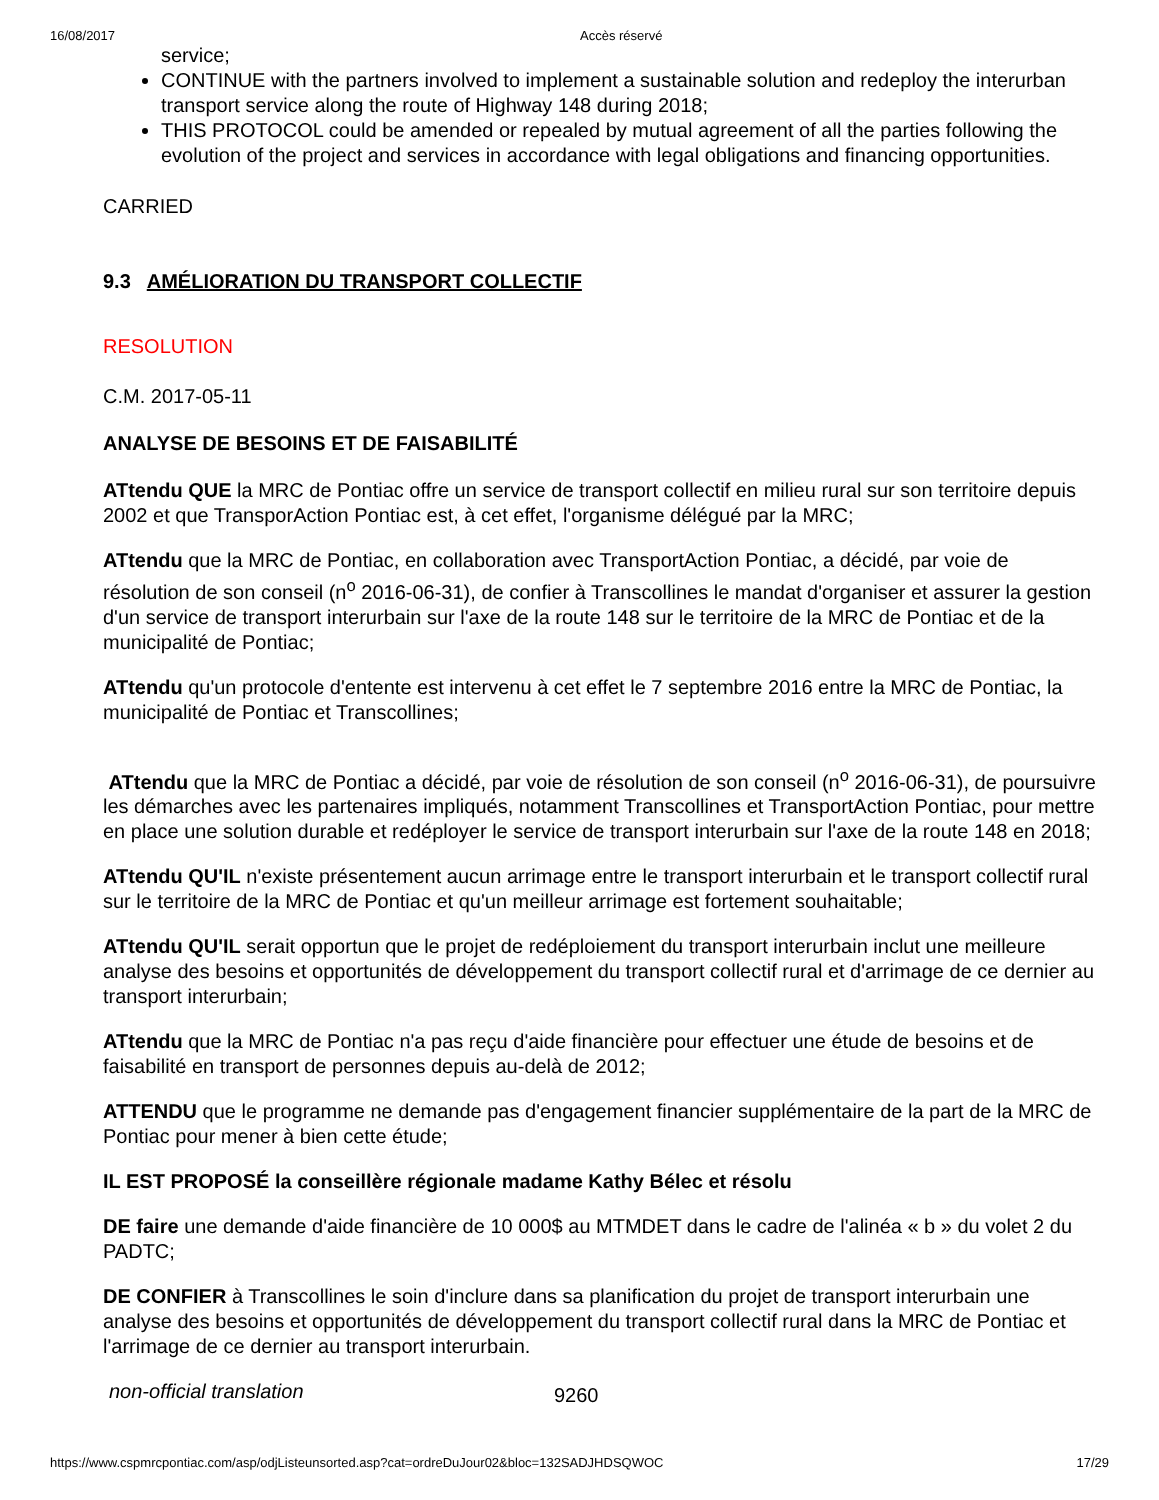16/08/2017 Accès réservé
service;
CONTINUE with the partners involved to implement a sustainable solution and redeploy the interurban transport service along the route of Highway 148 during 2018;
THIS PROTOCOL could be amended or repealed by mutual agreement of all the parties following the evolution of the project and services in accordance with legal obligations and financing opportunities.
CARRIED
9.3 AMÉLIORATION DU TRANSPORT COLLECTIF
RESOLUTION
C.M. 2017-05-11
ANALYSE DE BESOINS ET DE FAISABILITÉ
ATtendu QUE la MRC de Pontiac offre un service de transport collectif en milieu rural sur son territoire depuis 2002 et que TransporAction Pontiac est, à cet effet, l'organisme délégué par la MRC;
ATtendu que la MRC de Pontiac, en collaboration avec TransportAction Pontiac, a décidé, par voie de résolution de son conseil (n<sup>o</sup> 2016-06-31), de confier à Transcollines le mandat d'organiser et assurer la gestion d'un service de transport interurbain sur l'axe de la route 148 sur le territoire de la MRC de Pontiac et de la municipalité de Pontiac;
ATtendu qu'un protocole d'entente est intervenu à cet effet le 7 septembre 2016 entre la MRC de Pontiac, la municipalité de Pontiac et Transcollines;
ATtendu que la MRC de Pontiac a décidé, par voie de résolution de son conseil (n<sup>o</sup> 2016-06-31), de poursuivre les démarches avec les partenaires impliqués, notamment Transcollines et TransportAction Pontiac, pour mettre en place une solution durable et redéployer le service de transport interurbain sur l'axe de la route 148 en 2018;
ATtendu QU'IL n'existe présentement aucun arrimage entre le transport interurbain et le transport collectif rural sur le territoire de la MRC de Pontiac et qu'un meilleur arrimage est fortement souhaitable;
ATtendu QU'IL serait opportun que le projet de redéploiement du transport interurbain inclut une meilleure analyse des besoins et opportunités de développement du transport collectif rural et d'arrimage de ce dernier au transport interurbain;
ATtendu que la MRC de Pontiac n'a pas reçu d'aide financière pour effectuer une étude de besoins et de faisabilité en transport de personnes depuis au-delà de 2012;
ATTENDU que le programme ne demande pas d'engagement financier supplémentaire de la part de la MRC de Pontiac pour mener à bien cette étude;
IL EST PROPOSÉ la conseillère régionale madame Kathy Bélec et résolu
DE faire une demande d'aide financière de 10 000$ au MTMDET dans le cadre de l'alinéa « b » du volet 2 du PADTC;
DE CONFIER à Transcollines le soin d'inclure dans sa planification du projet de transport interurbain une analyse des besoins et opportunités de développement du transport collectif rural dans la MRC de Pontiac et l'arrimage de ce dernier au transport interurbain.
non-official translation 9260
https://www.cspmrcpontiac.com/asp/odjListeunsorted.asp?cat=ordreDuJour02&bloc=132SADJHDSQWOC 17/29